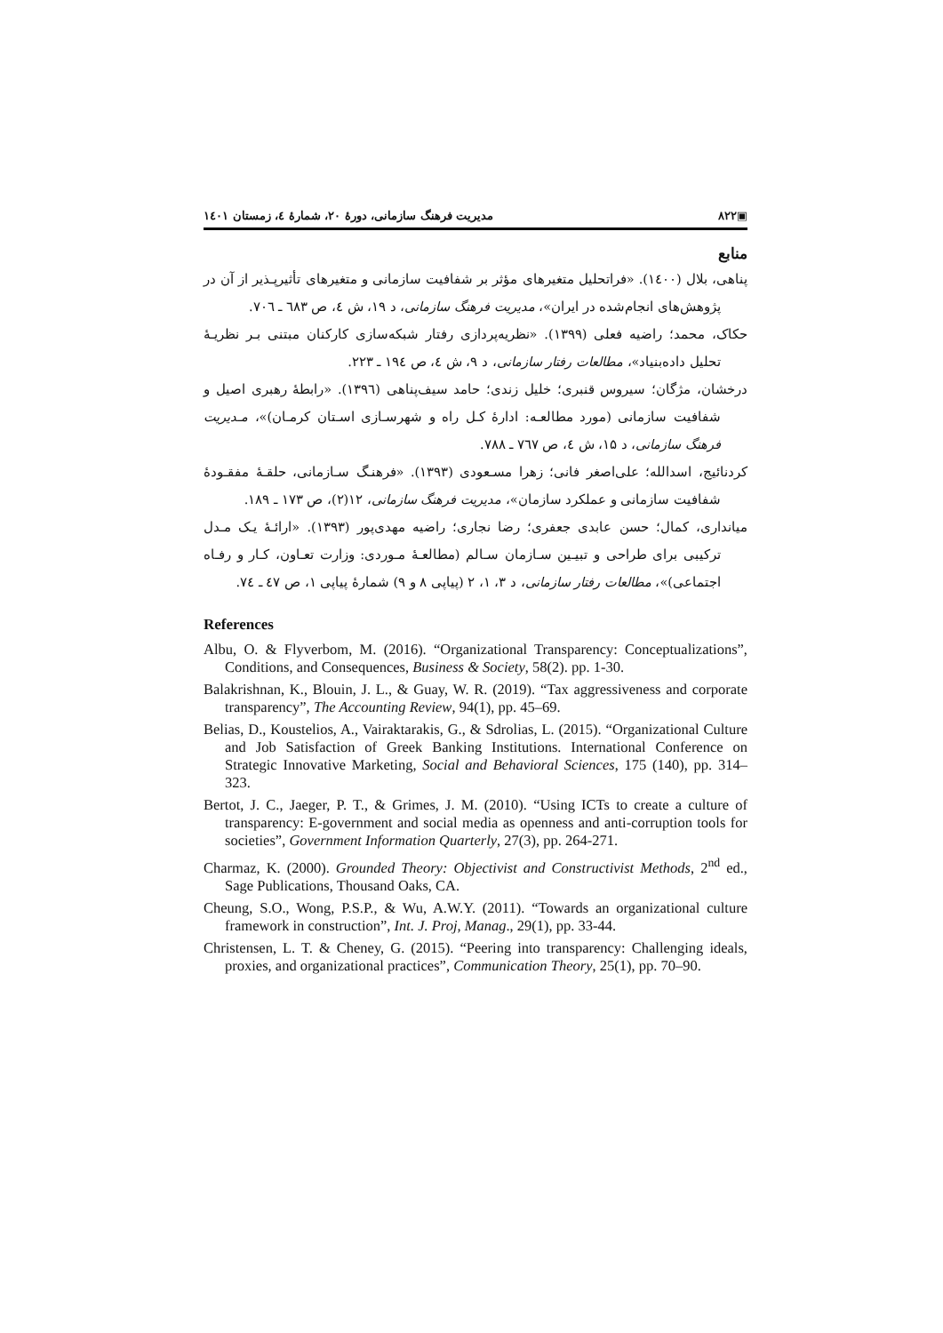▣۸۲۲ مدیریت فرهنگ سازمانی، دورهٔ ۲۰، شمارهٔ ٤، زمستان ۱٤۰۱
منابع
پناهی، بلال (۱٤۰۰). «فراتحلیل متغیرهای مؤثر بر شفافیت سازمانی و متغیرهای تأثیرپـذیر از آن در پژوهش‌های انجام‌شده در ایران»، مدیریت فرهنگ سازمانی، د ۱۹، ش ٤، ص ٦۸۳ ـ ۷۰٦.
حکاک، محمد؛ راضیه فعلی (۱۳۹۹). «نظریه‌پردازی رفتار شبکه‌سازی کارکنان مبتنی بـر نظریـهٔ تحلیل داده‌بنیاد»، مطالعات رفتار سازمانی، د ۹، ش ٤، ص ۱۹٤ ـ ۲۲۳.
درخشان، مژگان؛ سیروس قنبری؛ خلیل زندی؛ حامد سیف‌پناهی (۱۳۹٦). «رابطهٔ رهبری اصیل و شفافیت سازمانی (مورد مطالعـه: ادارهٔ کـل راه و شهرسـازی اسـتان کرمـان)»، مـدیریت فرهنگ سازمانی، د ۱۵، ش ٤، ص ۷٦۷ ـ ۷۸۸.
کردنائیج، اسدالله؛ علی‌اصغر فانی؛ زهرا مسـعودی (۱۳۹۳). «فرهنـگ سـازمانی، حلقـهٔ مفقـودهٔ شفافیت سازمانی و عملکرد سازمان»، مدیریت فرهنگ سازمانی، ۱۲(۲)، ص ۱۷۳ ـ ۱۸۹.
میانداری، کمال؛ حسن عابدی جعفری؛ رضا نجاری؛ راضیه مهدی‌پور (۱۳۹۳). «ارائـهٔ یـک مـدل ترکیبی برای طراحی و تبیـین سـازمان سـالم (مطالعـهٔ مـوردی: وزارت تعـاون، کـار و رفـاه اجتماعی)»، مطالعات رفتار سازمانی، د ۳، ۱، ۲ (پیاپی ۸ و ۹) شمارهٔ پیاپی ۱، ص ٤۷ ـ ۷٤.
References
Albu, O. & Flyverbom, M. (2016). “Organizational Transparency: Conceptualizations”, Conditions, and Consequences, Business & Society, 58(2). pp. 1-30.
Balakrishnan, K., Blouin, J. L., & Guay, W. R. (2019). “Tax aggressiveness and corporate transparency”, The Accounting Review, 94(1), pp. 45–69.
Belias, D., Koustelios, A., Vairaktarakis, G., & Sdrolias, L. (2015). “Organizational Culture and Job Satisfaction of Greek Banking Institutions. International Conference on Strategic Innovative Marketing, Social and Behavioral Sciences, 175 (140), pp. 314–323.
Bertot, J. C., Jaeger, P. T., & Grimes, J. M. (2010). “Using ICTs to create a culture of transparency: E-government and social media as openness and anti-corruption tools for societies”, Government Information Quarterly, 27(3), pp. 264-271.
Charmaz, K. (2000). Grounded Theory: Objectivist and Constructivist Methods, 2<sup>nd</sup> ed., Sage Publications, Thousand Oaks, CA.
Cheung, S.O., Wong, P.S.P., & Wu, A.W.Y. (2011). “Towards an organizational culture framework in construction”, Int. J. Proj, Manag., 29(1), pp. 33-44.
Christensen, L. T. & Cheney, G. (2015). “Peering into transparency: Challenging ideals, proxies, and organizational practices”, Communication Theory, 25(1), pp. 70–90.